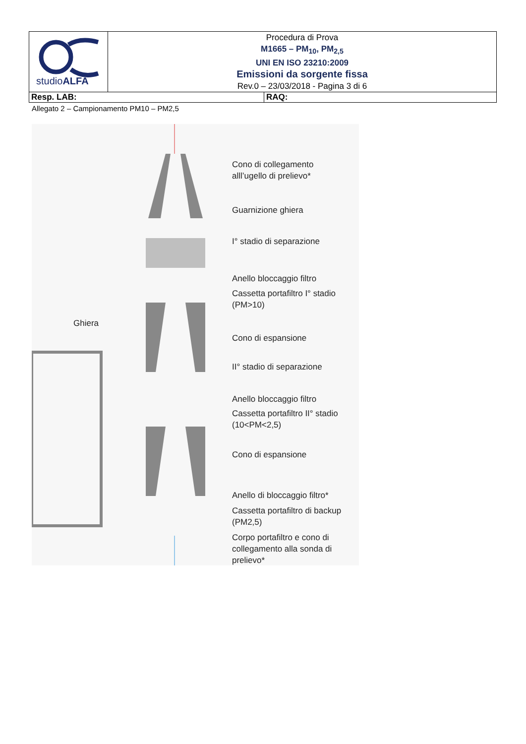| studio ALFA | Procedura di Prova M1665 – PM<sub>10</sub>, PM<sub>2,5</sub> UNI EN ISO 23210:2009 Emissioni da sorgente fissa Rev.0 – 23/03/2018 - Pagina 3 di 6 | |
| Resp. LAB: | | RAQ: |
Allegato 2 – Campionamento PM10 – PM2,5
Cono di collegamento
alll’ugello di prelievo*
Guarnizione ghiera
I° stadio di separazione
Anello bloccaggio filtro
Cassetta portafiltro I° stadio
(PM>10)
Ghiera
Cono di espansione
II° stadio di separazione
Anello bloccaggio filtro
Cassetta portafiltro II° stadio
(10<PM<2,5)
Cono di espansione
Anello di bloccaggio filtro*
Cassetta portafiltro di backup
(PM2,5)
Corpo portafiltro e cono di
collegamento alla sonda di
prelievo*